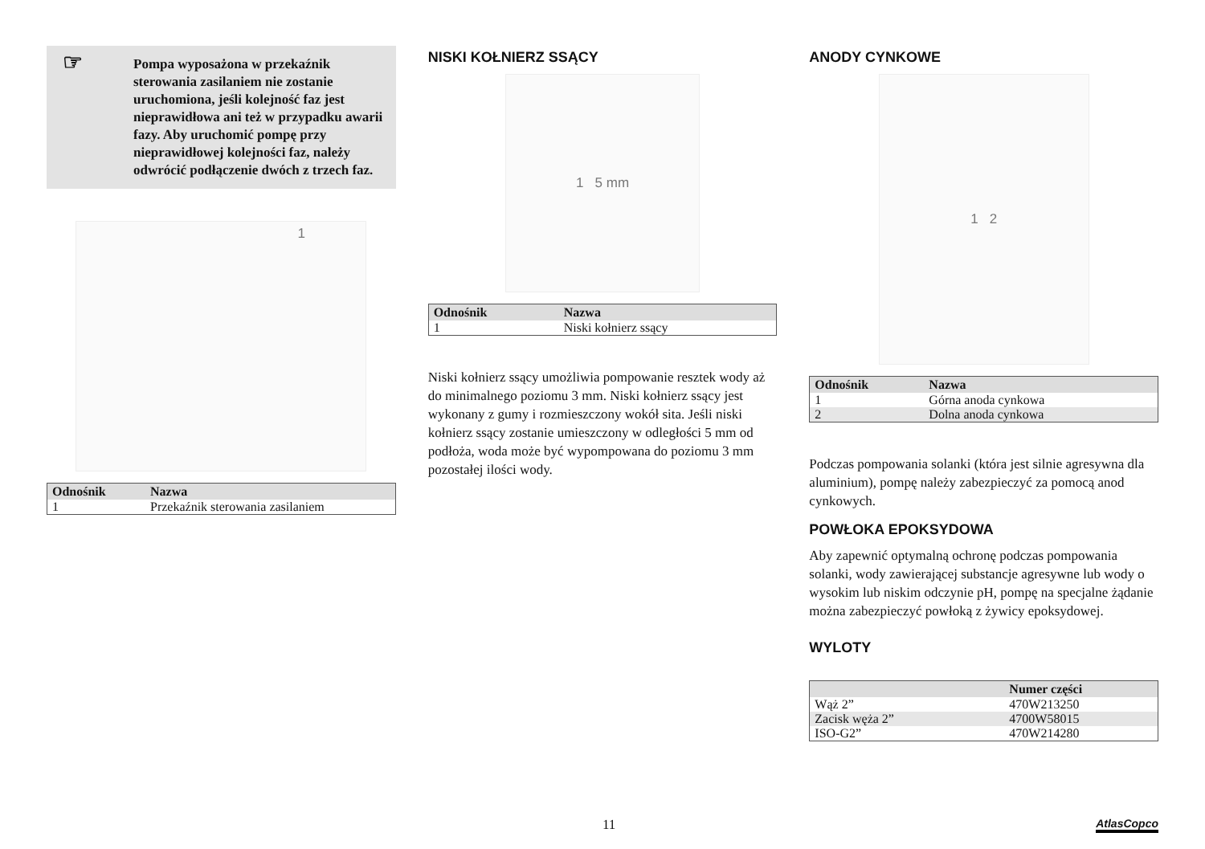☞ Pompa wyposażona w przekaźnik sterowania zasilaniem nie zostanie uruchomiona, jeśli kolejność faz jest nieprawidłowa ani też w przypadku awarii fazy. Aby uruchomić pompę przy nieprawidłowej kolejności faz, należy odwrócić podłączenie dwóch z trzech faz.
1
| Odnośnik | Nazwa |
| --- | --- |
| 1 | Przekaźnik sterowania zasilaniem |
NISKI KOŁNIERZ SSĄCY
1 5 mm
| Odnośnik | Nazwa |
| --- | --- |
| 1 | Niski kołnierz ssący |
Niski kołnierz ssący umożliwia pompowanie resztek wody aż do minimalnego poziomu 3 mm. Niski kołnierz ssący jest wykonany z gumy i rozmieszczony wokół sita. Jeśli niski kołnierz ssący zostanie umieszczony w odległości 5 mm od podłoża, woda może być wypompowana do poziomu 3 mm pozostałej ilości wody.
ANODY CYNKOWE
1 2
| Odnośnik | Nazwa |
| --- | --- |
| 1 | Górna anoda cynkowa |
| 2 | Dolna anoda cynkowa |
Podczas pompowania solanki (która jest silnie agresywna dla aluminium), pompę należy zabezpieczyć za pomocą anod cynkowych.
POWŁOKA EPOKSYDOWA
Aby zapewnić optymalną ochronę podczas pompowania solanki, wody zawierającej substancje agresywne lub wody o wysokim lub niskim odczynie pH, pompę na specjalne żądanie można zabezpieczyć powłoką z żywicy epoksydowej.
WYLOTY
| | Numer części |
| --- | --- |
| Wąż 2” | 470W213250 |
| Zacisk węża 2” | 4700W58015 |
| ISO-G2” | 470W214280 |
11 AtlasCopco